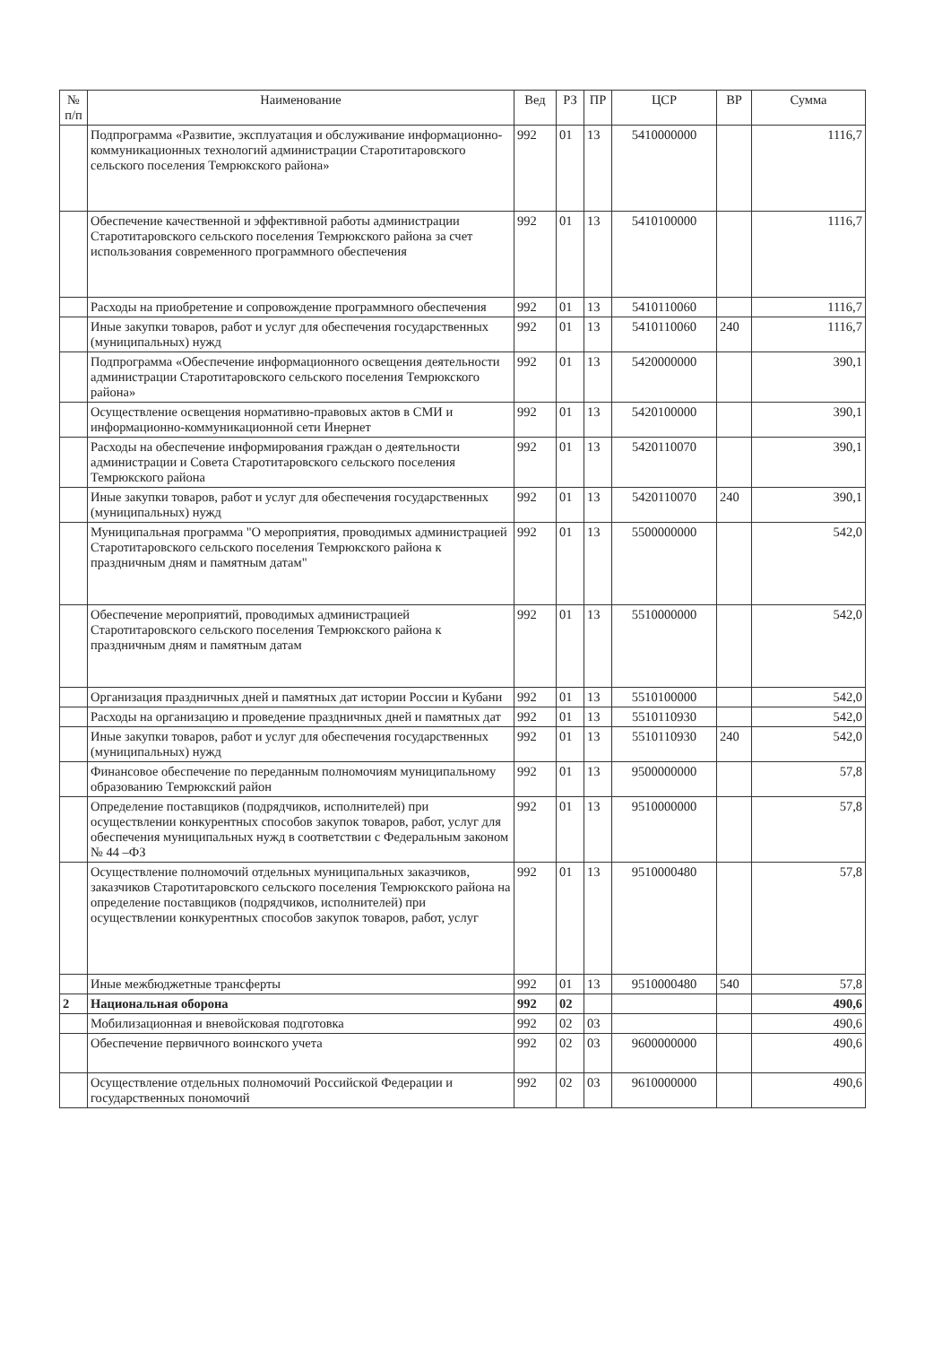| № п/п | Наименование | Вед | РЗ | ПР | ЦСР | ВР | Сумма |
| --- | --- | --- | --- | --- | --- | --- | --- |
| | Подпрограмма «Развитие, эксплуатация и обслуживание информационно-коммуникационных технологий администрации Старотитаровского сельского поселения Темрюкского района» | 992 | 01 | 13 | 5410000000 | | 1116,7 |
| | Обеспечение качественной и эффективной работы администрации Старотитаровского сельского поселения Темрюкского района за счет использования современного программного обеспечения | 992 | 01 | 13 | 5410100000 | | 1116,7 |
| | Расходы на приобретение и сопровождение программного обеспечения | 992 | 01 | 13 | 5410110060 | | 1116,7 |
| | Иные закупки товаров, работ и услуг для обеспечения государственных (муниципальных) нужд | 992 | 01 | 13 | 5410110060 | 240 | 1116,7 |
| | Подпрограмма «Обеспечение информационного освещения деятельности администрации Старотитаровского сельского поселения Темрюкского района» | 992 | 01 | 13 | 5420000000 | | 390,1 |
| | Осуществление освещения нормативно-правовых актов в СМИ и информационно-коммуникационной сети Инернет | 992 | 01 | 13 | 5420100000 | | 390,1 |
| | Расходы на обеспечение информирования граждан о деятельности администрации и Совета Старотитаровского сельского поселения Темрюкского района | 992 | 01 | 13 | 5420110070 | | 390,1 |
| | Иные закупки товаров, работ и услуг для обеспечения государственных (муниципальных) нужд | 992 | 01 | 13 | 5420110070 | 240 | 390,1 |
| | Муниципальная программа "О мероприятия, проводимых администрацией Старотитаровского сельского поселения Темрюкского района к праздничным дням и памятным датам" | 992 | 01 | 13 | 5500000000 | | 542,0 |
| | Обеспечение мероприятий, проводимых администрацией Старотитаровского сельского поселения Темрюкского района к праздничным дням и памятным датам | 992 | 01 | 13 | 5510000000 | | 542,0 |
| | Организация праздничных дней и памятных дат истории России и Кубани | 992 | 01 | 13 | 5510100000 | | 542,0 |
| | Расходы на организацию и проведение праздничных дней и памятных дат | 992 | 01 | 13 | 5510110930 | | 542,0 |
| | Иные закупки товаров, работ и услуг для обеспечения государственных (муниципальных) нужд | 992 | 01 | 13 | 5510110930 | 240 | 542,0 |
| | Финансовое обеспечение по переданным полномочиям муниципальному образованию Темрюкский район | 992 | 01 | 13 | 9500000000 | | 57,8 |
| | Определение поставщиков (подрядчиков, исполнителей) при осуществлении конкурентных способов закупок товаров, работ, услуг для обеспечения муниципальных нужд в соответствии с Федеральным законом № 44 –ФЗ | 992 | 01 | 13 | 9510000000 | | 57,8 |
| | Осуществление полномочий отдельных муниципальных заказчиков, заказчиков Старотитаровского сельского поселения Темрюкского района на определение поставщиков (подрядчиков, исполнителей) при осуществлении конкурентных способов закупок товаров, работ, услуг | 992 | 01 | 13 | 9510000480 | | 57,8 |
| | Иные межбюджетные трансферты | 992 | 01 | 13 | 9510000480 | 540 | 57,8 |
| 2 | Национальная оборона | 992 | 02 | | | | 490,6 |
| | Мобилизационная и вневойсковая подготовка | 992 | 02 | 03 | | | 490,6 |
| | Обеспечение первичного воинского учета | 992 | 02 | 03 | 9600000000 | | 490,6 |
| | Осуществление отдельных полномочий Российской Федерации и государственных пономочий | 992 | 02 | 03 | 9610000000 | | 490,6 |